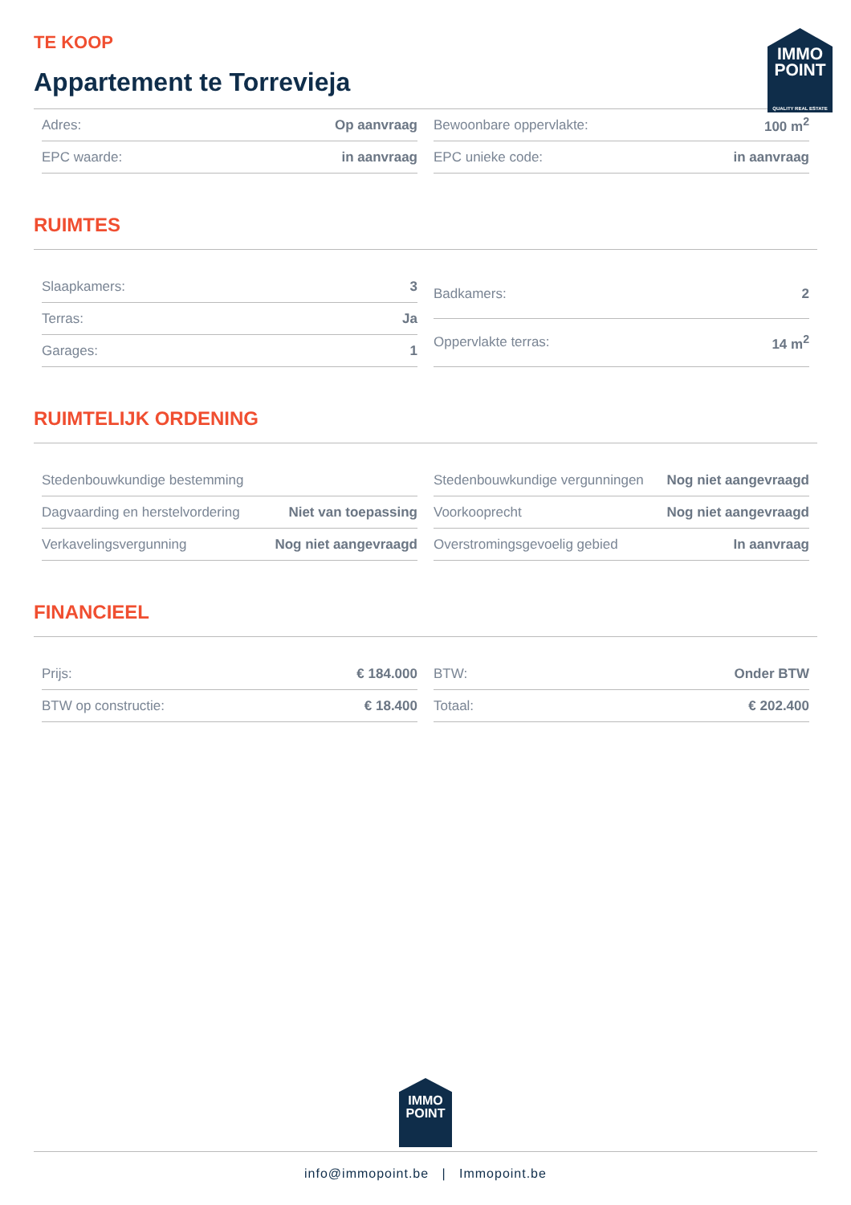IMMO POINT
QUALITY REAL ESTATE
TE KOOP
Appartement te Torrevieja
| Adres: | Op aanvraag |
| EPC waarde: | in aanvraag |
| Bewoonbare oppervlakte: | 100 m<sup>2</sup> |
| EPC unieke code: | in aanvraag |
RUIMTES
| Slaapkamers: | 3 |
| Terras: | Ja |
| Garages: | 1 |
| Badkamers: | 2 |
| Oppervlakte terras: | 14 m<sup>2</sup> |
RUIMTELIJK ORDENING
| Stedenbouwkundige bestemming | |
| Dagvaarding en herstelvordering | Niet van toepassing |
| Verkavelingsvergunning | Nog niet aangevraagd |
| Stedenbouwkundige vergunningen | Nog niet aangevraagd |
| Voorkooprecht | Nog niet aangevraagd |
| Overstromingsgevoelig gebied | In aanvraag |
FINANCIEEL
| Prijs: | € 184.000 |
| BTW op constructie: | € 18.400 |
| BTW: | Onder BTW |
| Totaal: | € 202.400 |
IMMO POINT
info@immopoint.be | Immopoint.be